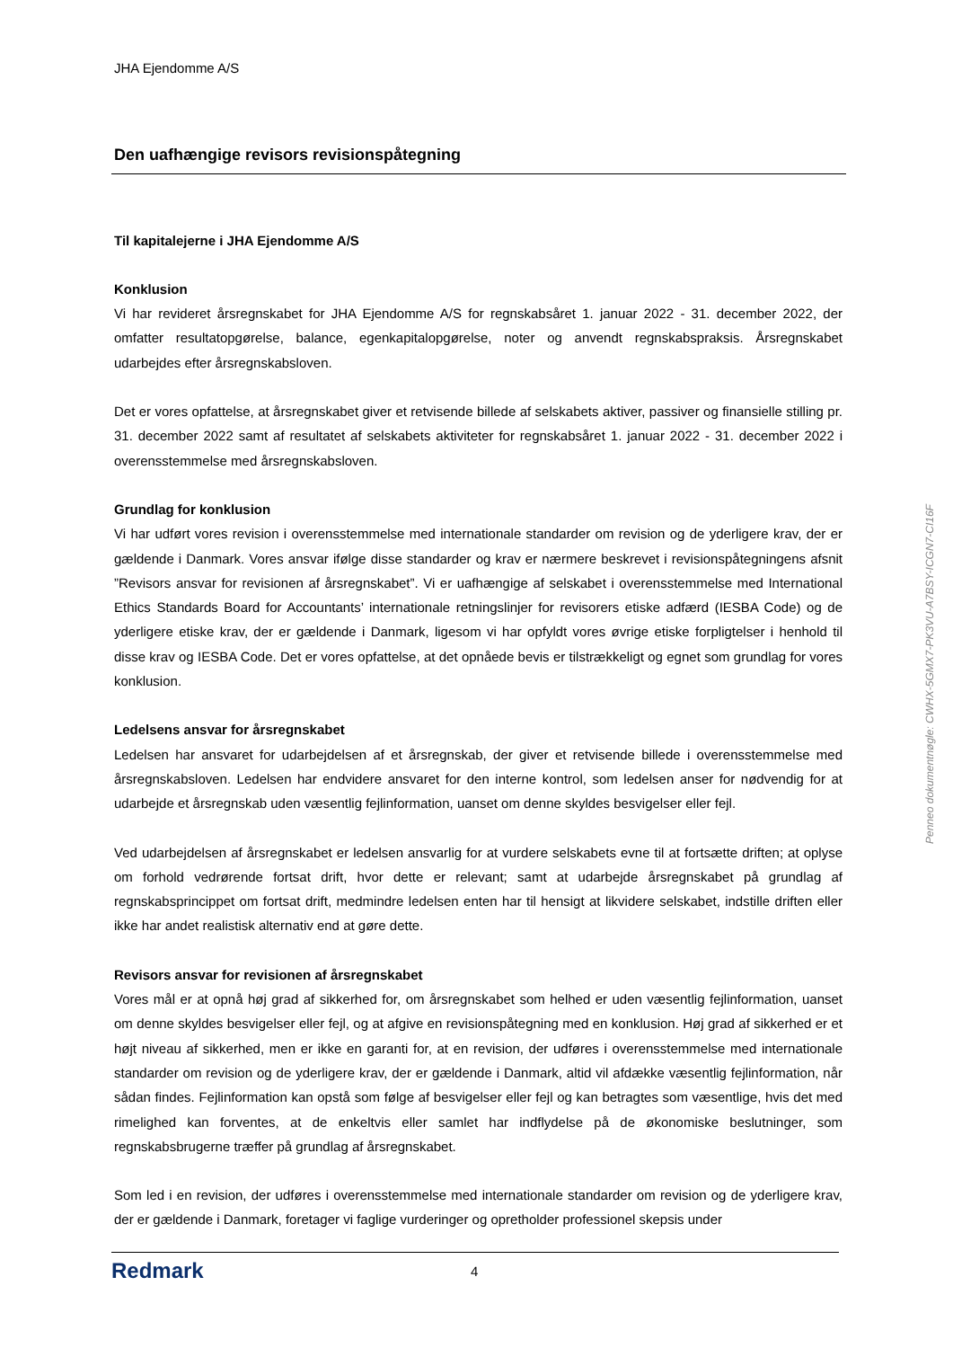JHA Ejendomme A/S
Den uafhængige revisors revisionspåtegning
Til kapitalejerne i JHA Ejendomme A/S
Konklusion
Vi har revideret årsregnskabet for JHA Ejendomme A/S for regnskabsåret 1. januar 2022 - 31. december 2022, der omfatter resultatopgørelse, balance, egenkapitalopgørelse, noter og anvendt regnskabspraksis. Årsregnskabet udarbejdes efter årsregnskabsloven.
Det er vores opfattelse, at årsregnskabet giver et retvisende billede af selskabets aktiver, passiver og finansielle stilling pr. 31. december 2022 samt af resultatet af selskabets aktiviteter for regnskabsåret 1. januar 2022 - 31. december 2022 i overensstemmelse med årsregnskabsloven.
Grundlag for konklusion
Vi har udført vores revision i overensstemmelse med internationale standarder om revision og de yderligere krav, der er gældende i Danmark. Vores ansvar ifølge disse standarder og krav er nærmere beskrevet i revisionspåtegningens afsnit ”Revisors ansvar for revisionen af årsregnskabet”. Vi er uafhængige af selskabet i overensstemmelse med International Ethics Standards Board for Accountants’ internationale retningslinjer for revisorers etiske adfærd (IESBA Code) og de yderligere etiske krav, der er gældende i Danmark, ligesom vi har opfyldt vores øvrige etiske forpligtelser i henhold til disse krav og IESBA Code. Det er vores opfattelse, at det opnåede bevis er tilstrækkeligt og egnet som grundlag for vores konklusion.
Ledelsens ansvar for årsregnskabet
Ledelsen har ansvaret for udarbejdelsen af et årsregnskab, der giver et retvisende billede i overensstemmelse med årsregnskabsloven. Ledelsen har endvidere ansvaret for den interne kontrol, som ledelsen anser for nødvendig for at udarbejde et årsregnskab uden væsentlig fejlinformation, uanset om denne skyldes besvigelser eller fejl.
Ved udarbejdelsen af årsregnskabet er ledelsen ansvarlig for at vurdere selskabets evne til at fortsætte driften; at oplyse om forhold vedrørende fortsat drift, hvor dette er relevant; samt at udarbejde årsregnskabet på grundlag af regnskabsprincippet om fortsat drift, medmindre ledelsen enten har til hensigt at likvidere selskabet, indstille driften eller ikke har andet realistisk alternativ end at gøre dette.
Revisors ansvar for revisionen af årsregnskabet
Vores mål er at opnå høj grad af sikkerhed for, om årsregnskabet som helhed er uden væsentlig fejlinformation, uanset om denne skyldes besvigelser eller fejl, og at afgive en revisionspåtegning med en konklusion. Høj grad af sikkerhed er et højt niveau af sikkerhed, men er ikke en garanti for, at en revision, der udføres i overensstemmelse med internationale standarder om revision og de yderligere krav, der er gældende i Danmark, altid vil afdække væsentlig fejlinformation, når sådan findes. Fejlinformation kan opstå som følge af besvigelser eller fejl og kan betragtes som væsentlige, hvis det med rimelighed kan forventes, at de enkeltvis eller samlet har indflydelse på de økonomiske beslutninger, som regnskabsbrugerne træffer på grundlag af årsregnskabet.
Som led i en revision, der udføres i overensstemmelse med internationale standarder om revision og de yderligere krav, der er gældende i Danmark, foretager vi faglige vurderinger og opretholder professionel skepsis under
Penneo dokumentnøgle: CWHX-5GMX7-PK3VU-A7BSY-ICGN7-CI16F
Redmark
4